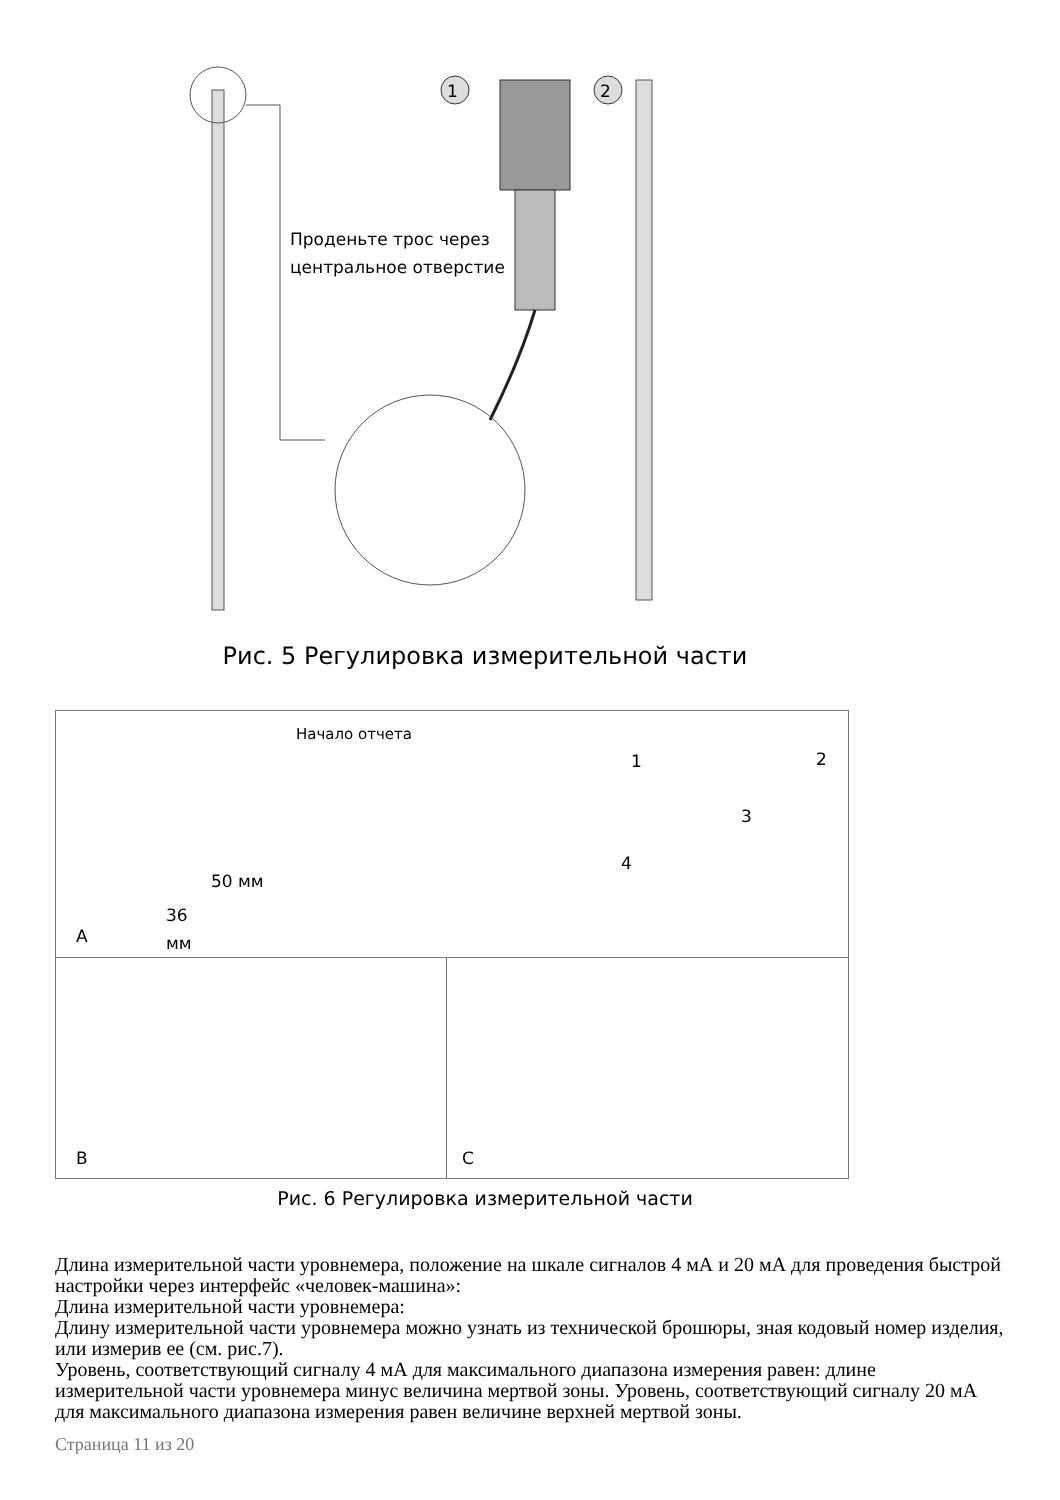1 2
Проденьте трос через
центральное отверстие
Рис. 5 Регулировка измерительной части
Начало отчета
50 мм
36
мм
1 2
3
4
A
B
C
Рис. 6 Регулировка измерительной части
Длина измерительной части уровнемера, положение на шкале сигналов 4 мА и 20 мА для проведения быстрой настройки через интерфейс «человек-машина»:
Длина измерительной части уровнемера:
Длину измерительной части уровнемера можно узнать из технической брошюры, зная кодовый номер изделия, или измерив ее (см. рис.7).
Уровень, соответствующий сигналу 4 мА для максимального диапазона измерения равен: длине измерительной части уровнемера минус величина мертвой зоны. Уровень, соответствующий сигналу 20 мА для максимального диапазона измерения равен величине верхней мертвой зоны.
Страница 11 из 20